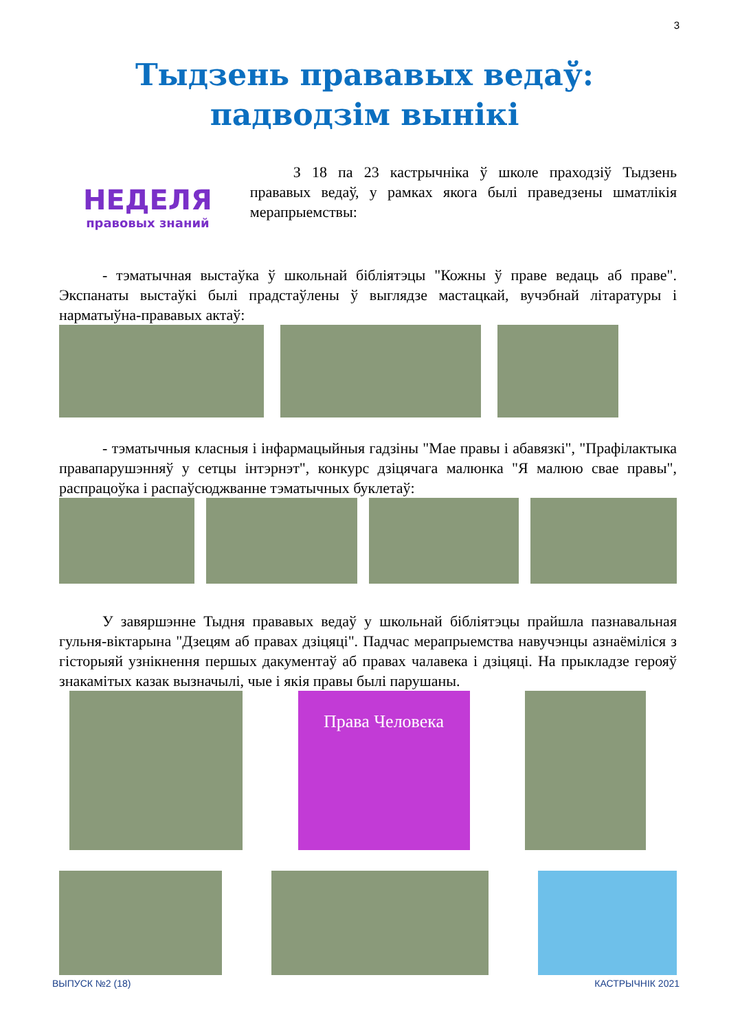3
Тыдзень прававых ведаў:
падводзім вынікі
НЕДЕЛЯ
правовых знаний
З 18 па 23 кастрычніка ў школе праходзіў Тыдзень прававых ведаў, у рамках якога былі праведзены шматлікія мерапрыемствы:
- тэматычная выстаўка ў школьнай бібліятэцы "Кожны ў праве ведаць аб праве". Экспанаты выстаўкі былі прадстаўлены ў выглядзе мастацкай, вучэбнай літаратуры і нарматыўна-прававых актаў:
- тэматычныя класныя і інфармацыйныя гадзіны "Мае правы і абавязкі", "Прафілактыка правапарушэнняў у сетцы інтэрнэт", конкурс дзіцячага малюнка "Я малюю свае правы", распрацоўка і распаўсюджванне тэматычных буклетаў:
У завяршэнне Тыдня прававых ведаў у школьнай бібліятэцы прайшла пазнавальная гульня-віктарына "Дзецям аб правах дзіцяці". Падчас мерапрыемства навучэнцы азнаёміліся з гісторыяй узнікнення першых дакументаў аб правах чалавека і дзіцяці. На прыкладзе герояў знакамітых казак вызначылі, чые і якія правы былі парушаны.
Права Человека
ВЫПУСК №2 (18) КАСТРЫЧНІК 2021